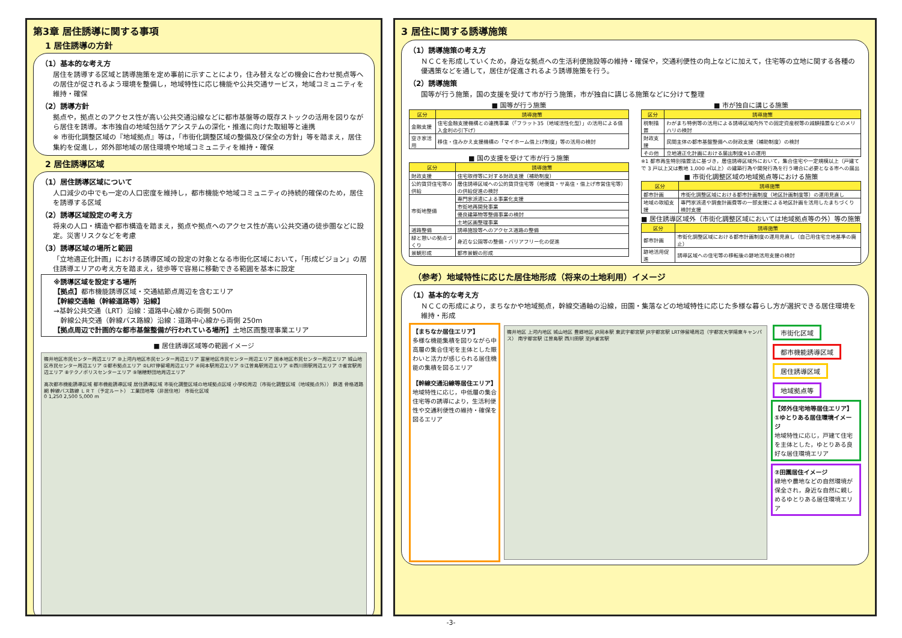第3章 居住誘導に関する事項
1 居住誘導の方針
（1）基本的な考え方
居住を誘導する区域と誘導施策を定め事前に示すことにより，住み替えなどの機会に合わせ拠点等への居住が促されるよう環境を整備し，地域特性に応じ機能や公共交通サービス，地域コミュニティを維持・確保
（2）誘導方針
拠点や，拠点とのアクセス性が高い公共交通沿線などに都市基盤等の既存ストックの活用を図りながら居住を誘導。本市独自の地域包括ケアシステムの深化・推進に向けた取組等と連携
※ 市街化調整区域の『地域拠点』等は，「市街化調整区域の整備及び保全の方針」等を踏まえ，居住集約を促進し，郊外部地域の居住環境や地域コミュニティを維持・確保
2 居住誘導区域
（1）居住誘導区域について
人口減少の中でも一定の人口密度を維持し，都市機能や地域コミュニティの持続的確保のため，居住を誘導する区域
（2）誘導区域設定の考え方
将来の人口・構造や都市構造を踏まえ，拠点や拠点へのアクセス性が高い公共交通の徒歩圏などに設定。災害リスクなどを考慮
（3）誘導区域の場所と範囲
「立地適正化計画」における誘導区域の設定の対象となる市街化区域において，「形成ビジョン」の居住誘導エリアの考え方を踏まえ，徒歩等で容易に移動できる範囲を基本に設定
※誘導区域を設定する場所
【拠点】都市機能誘導区域・交通結節点周辺を含むエリア
【幹線交通軸（幹線道路等）沿線】
→基幹公共交通（LRT）沿線：道路中心線から両側 500m
　幹線公共交通（幹線バス路線）沿線：道路中心線から両側 250m
【拠点周辺で計画的な都市基盤整備が行われている場所】土地区画整理事業エリア
■ 居住誘導区域等の範囲イメージ
篠井地区市民センター周辺エリア ⑩上河内地区市民センター周辺エリア 富屋地区市民センター周辺エリア 国本地区市民センター周辺エリア 城山地区市民センター周辺エリア ①都市拠点エリア ②LRT停留場周辺エリア ④岡本駅周辺エリア ⑤江曽島駅周辺エリア ⑥西川田駅周辺エリア ⑦雀宮駅周辺エリア ⑧テクノポリスセンターエリア ⑨瑞穂野団地周辺エリア
高次都市機能誘導区域 都市機能誘導区域 居住誘導区域 市街化調整区域の地域拠点区域 小学校周辺（市街化調整区域（地域拠点外）） 鉄道 骨格道路網 幹線バス路線 ＬＲＴ（予定ルート） 工業団地等（非居住地） 市街化区域
0 1,250 2,500 5,000 m
3 居住に関する誘導施策
（1）誘導施策の考え方
ＮＣＣを形成していくため，身近な拠点への生活利便施設等の維持・確保や，交通利便性の向上などに加えて，住宅等の立地に関する各種の優遇策などを通して，居住が促進されるよう誘導施策を行う。
（2）誘導施策
国等が行う施策，国の支援を受けて市が行う施策，市が独自に講じる施策などに分けて整理
■ 国等が行う施策
| 区分 | 誘導施策 |
| --- | --- |
| 金融支援 | 住宅金融支援機構との連携事業（「フラット35（地域活性化型）」の活用による借入金利の引下げ） |
| 空き家活用 | 移住・住みかえ支援機構の「マイホーム借上げ制度」等の活用の検討 |
■ 国の支援を受けて市が行う施策
| 区分 | 誘導施策 |
| --- | --- |
| 財政支援 | 住宅取得等に対する財政支援（補助制度） |
| 公的賃貸住宅等の供給 | 居住誘導区域への公的賃貸住宅等（地優賃・サ高住・借上げ市営住宅等）の供給促進の検討 |
| 市街地整備 | 専門家派遣による事業化支援 |
| | 市街地再開発事業 |
| | 優良建築物等整備事業の検討 |
| | 土地区画整理事業 |
| 道路整備 | 誘導施設等へのアクセス道路の整備 |
| 緑と憩いの拠点づくり | 身近な公園等の整備・バリアフリー化の促進 |
| 景観形成 | 都市景観の形成 |
■ 市が独自に講じる施策
| 区分 | 誘導施策 |
| --- | --- |
| 税制措置 | わがまち特例等の活用による誘導区域内外での固定資産税等の減額措置などのメリハリの検討 |
| 財政支援 | 民間主体の都市基盤整備への財政支援（補助制度）の検討 |
| その他 | 立地適正化計画における届出制度※1の運用 |
※1 都市再生特別措置法に基づき，居住誘導区域外において，集合住宅や一定規模以上（戸建てで 3 戸以上又は敷地 1,000 ㎡以上）の建築行為や開発行為を行う場合に必要となる市への届出
■ 市街化調整区域の地域拠点等における施策
| 区分 | 誘導施策 |
| --- | --- |
| 都市計画 | 市街化調整区域における都市計画制度（地区計画制度等）の運用見直し |
| 地域の取組支援 | 専門家派遣や調査計画費等の一部支援による地区計画を活用したまちづくり検討支援 |
■ 居住誘導区域外（市街化調整区域においては地域拠点等の外）等の施策
| 区分 | 誘導施策 |
| --- | --- |
| 都市計画 | 市街化調整区域における都市計画制度の運用見直し（自己用住宅立地基準の廃止） |
| 跡地活用促進 | 誘導区域への住宅等の移転後の跡地活用支援の検討 |
（参考）地域特性に応じた居住地形成（将来の土地利用）イメージ
（1）基本的な考え方
ＮＣＣの形成により，まちなかや地域拠点，幹線交通軸の沿線，田園・集落などの地域特性に応じた多様な暮らし方が選択できる居住環境を維持・形成
【まちなか居住エリア】
多様な機能集積を図りながら中高層の集合住宅を主体とした賑わいと活力が感じられる居住機能の集積を図るエリア
【幹線交通沿線等居住エリア】
地域特性に応じ，中低層の集合住宅等の誘導により，生活利便性や交通利便性の維持・確保を図るエリア
篠井地区 上河内地区 城山地区 豊郷地区 JR岡本駅 東武宇都宮駅 JR宇都宮駅 LRT停留場周辺（宇都宮大学陽東キャンパス） 南宇都宮駅 江曽島駅 西川田駅 至JR雀宮駅
市街化区域 都市機能誘導区域 居住誘導区域 地域拠点等
【郊外住宅地等居住エリア】①ゆとりある居住環境イメージ
地域特性に応じ，戸建て住宅を主体とした，ゆとりある良好な居住環境エリア
②田園居住イメージ
緑地や農地などの自然環境が保全され，身近な自然に親しめるゆとりある居住環境エリア
-3-